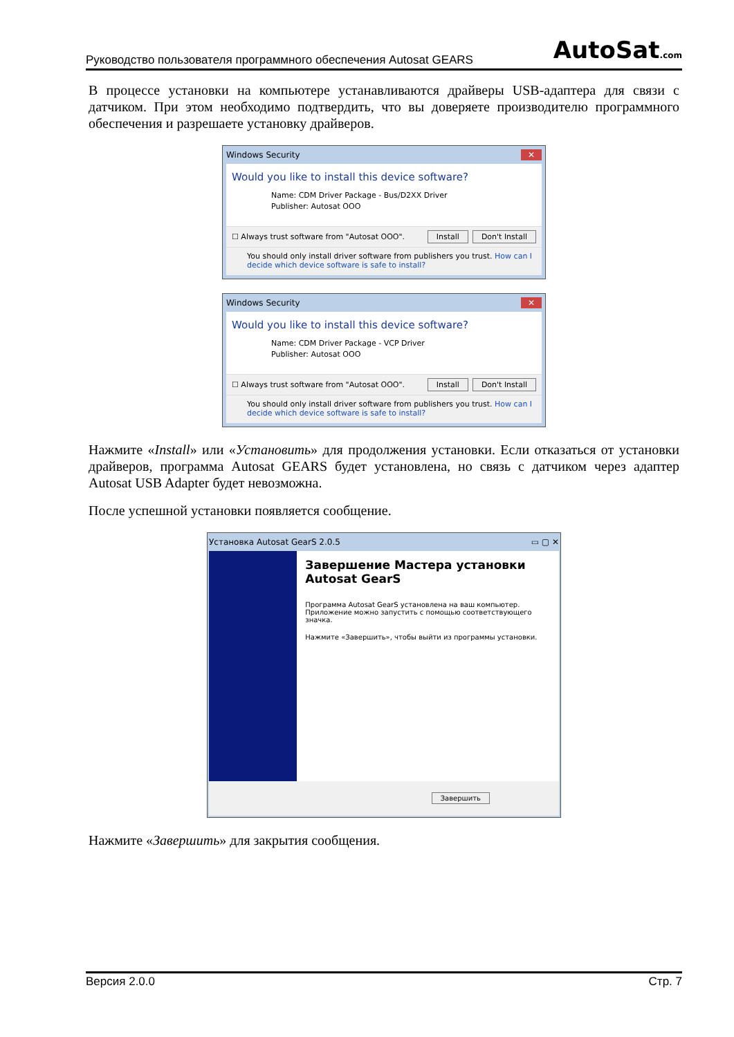Руководство пользователя программного обеспечения Autosat GEARS AutoSat.com
В процессе установки на компьютере устанавливаются драйверы USB-адаптера для связи с датчиком. При этом необходимо подтвердить, что вы доверяете производителю программного обеспечения и разрешаете установку драйверов.
Windows Security ✕
Would you like to install this device software?
Name: CDM Driver Package - Bus/D2XX Driver
Publisher: Autosat OOO
☐ Always trust software from "Autosat OOO". Install Don't Install
You should only install driver software from publishers you trust. How can I decide which device software is safe to install?
Windows Security ✕
Would you like to install this device software?
Name: CDM Driver Package - VCP Driver
Publisher: Autosat OOO
☐ Always trust software from "Autosat OOO". Install Don't Install
You should only install driver software from publishers you trust. How can I decide which device software is safe to install?
Нажмите «Install» или «Установить» для продолжения установки. Если отказаться от установки драйверов, программа Autosat GEARS будет установлена, но связь с датчиком через адаптер Autosat USB Adapter будет невозможна.
После успешной установки появляется сообщение.
Установка Autosat GearS 2.0.5 ▭ ▢ ✕
Завершение Мастера установки Autosat GearS
Программа Autosat GearS установлена на ваш компьютер.
Приложение можно запустить с помощью соответствующего значка.
Нажмите «Завершить», чтобы выйти из программы установки.
Завершить
Нажмите «Завершить» для закрытия сообщения.
Версия 2.0.0 Стр. 7